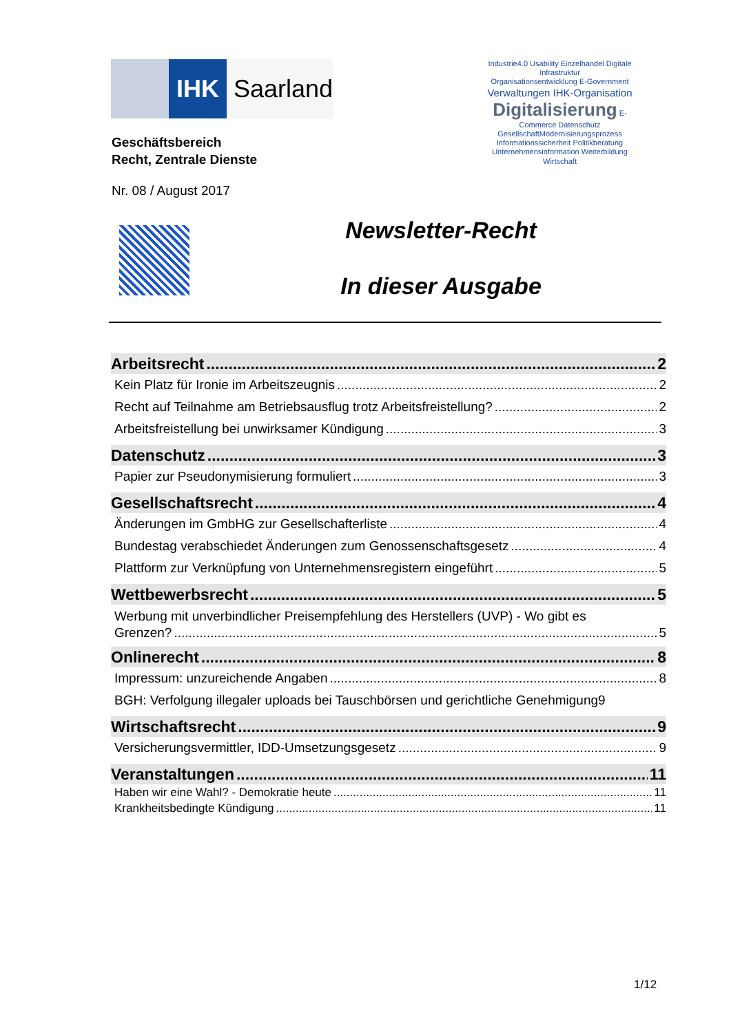IHK Saarland
Industrie4.0 Usability Einzelhandel Digitale Infrastruktur
Organisationsentwicklung E-Government
Verwaltungen IHK-Organisation
Digitalisierung E-Commerce Datenschutz
GesellschaftModernisierungsprozess
Informationssicherheit Politikberatung
Unternehmensinformation Weiterbildung
Wirtschaft
Geschäftsbereich
Recht, Zentrale Dienste
Nr. 08 / August 2017
Newsletter-Recht
In dieser Ausgabe
Arbeitsrecht 2
Kein Platz für Ironie im Arbeitszeugnis 2
Recht auf Teilnahme am Betriebsausflug trotz Arbeitsfreistellung? 2
Arbeitsfreistellung bei unwirksamer Kündigung 3
Datenschutz 3
Papier zur Pseudonymisierung formuliert 3
Gesellschaftsrecht 4
Änderungen im GmbHG zur Gesellschafterliste 4
Bundestag verabschiedet Änderungen zum Genossenschaftsgesetz 4
Plattform zur Verknüpfung von Unternehmensregistern eingeführt 5
Wettbewerbsrecht 5
Werbung mit unverbindlicher Preisempfehlung des Herstellers (UVP) - Wo gibt es
Grenzen? 5
Onlinerecht 8
Impressum: unzureichende Angaben 8
BGH: Verfolgung illegaler uploads bei Tauschbörsen und gerichtliche Genehmigung 9
Wirtschaftsrecht 9
Versicherungsvermittler, IDD-Umsetzungsgesetz 9
Veranstaltungen 11
Haben wir eine Wahl? - Demokratie heute 11
Krankheitsbedingte Kündigung 11
1/12